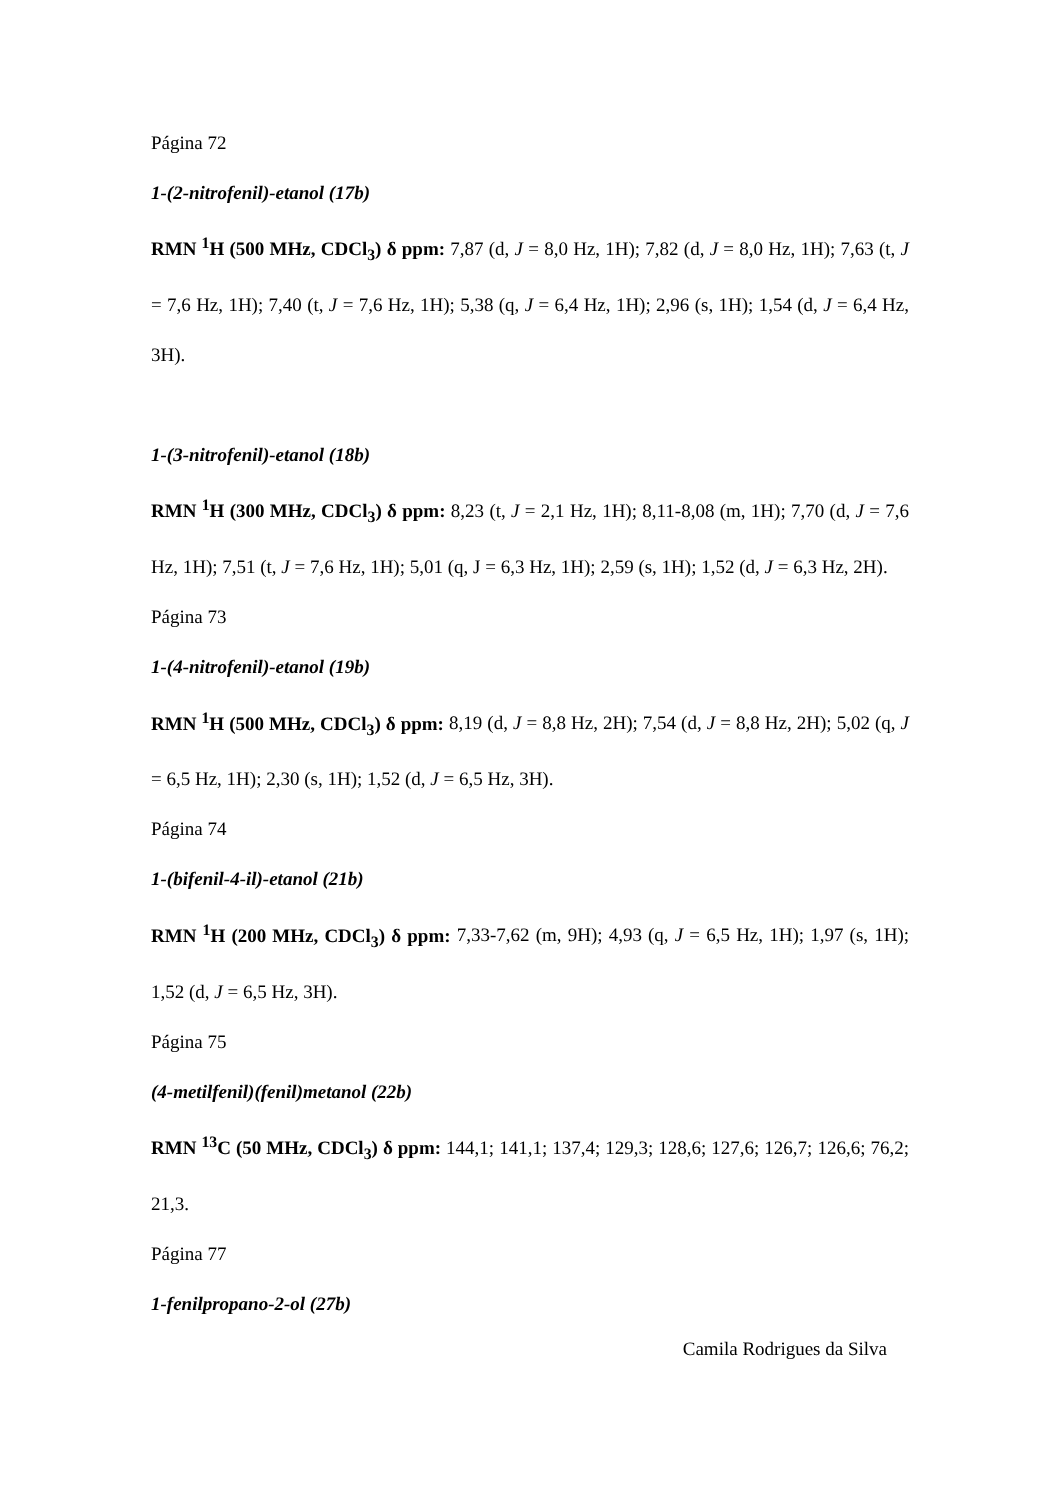Página 72
1-(2-nitrofenil)-etanol (17b)
RMN <sup>1</sup>H (500 MHz, CDCl<sub>3</sub>) δ ppm: 7,87 (d, J = 8,0 Hz, 1H); 7,82 (d, J = 8,0 Hz, 1H); 7,63 (t, J = 7,6 Hz, 1H); 7,40 (t, J = 7,6 Hz, 1H); 5,38 (q, J = 6,4 Hz, 1H); 2,96 (s, 1H); 1,54 (d, J = 6,4 Hz, 3H).
1-(3-nitrofenil)-etanol (18b)
RMN <sup>1</sup>H (300 MHz, CDCl<sub>3</sub>) δ ppm: 8,23 (t, J = 2,1 Hz, 1H); 8,11-8,08 (m, 1H); 7,70 (d, J = 7,6 Hz, 1H); 7,51 (t, J = 7,6 Hz, 1H); 5,01 (q, J = 6,3 Hz, 1H); 2,59 (s, 1H); 1,52 (d, J = 6,3 Hz, 2H).
Página 73
1-(4-nitrofenil)-etanol (19b)
RMN <sup>1</sup>H (500 MHz, CDCl<sub>3</sub>) δ ppm: 8,19 (d, J = 8,8 Hz, 2H); 7,54 (d, J = 8,8 Hz, 2H); 5,02 (q, J = 6,5 Hz, 1H); 2,30 (s, 1H); 1,52 (d, J = 6,5 Hz, 3H).
Página 74
1-(bifenil-4-il)-etanol (21b)
RMN <sup>1</sup>H (200 MHz, CDCl<sub>3</sub>) δ ppm: 7,33-7,62 (m, 9H); 4,93 (q, J = 6,5 Hz, 1H); 1,97 (s, 1H); 1,52 (d, J = 6,5 Hz, 3H).
Página 75
(4-metilfenil)(fenil)metanol (22b)
RMN <sup>13</sup>C (50 MHz, CDCl<sub>3</sub>) δ ppm: 144,1; 141,1; 137,4; 129,3; 128,6; 127,6; 126,7; 126,6; 76,2; 21,3.
Página 77
1-fenilpropano-2-ol (27b)
Camila Rodrigues da Silva